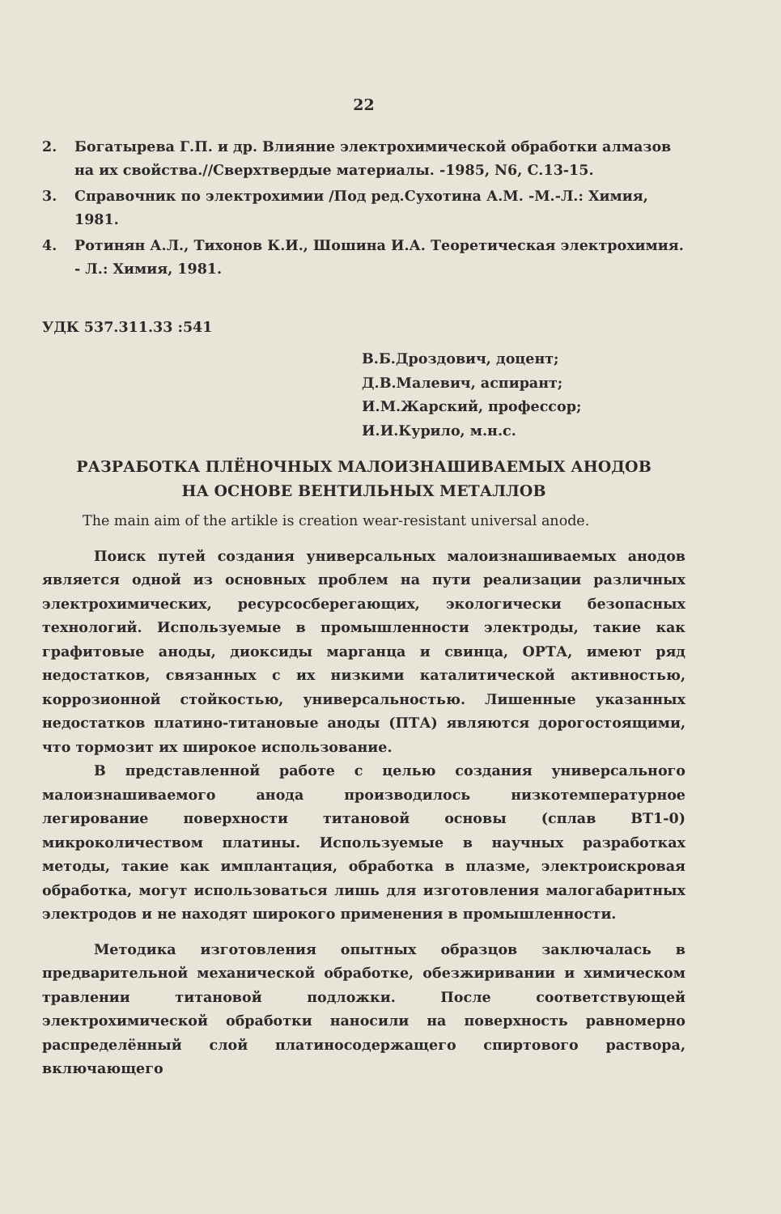22
2. Богатырева Г.П. и др. Влияние электрохимической обработки алмазов на их свойства.//Сверхтвердые материалы. -1985, N6, С.13-15.
3. Справочник по электрохимии /Под ред.Сухотина А.М. -М.-Л.: Химия, 1981.
4. Ротинян А.Л., Тихонов К.И., Шошина И.А. Теоретическая электрохимия. - Л.: Химия, 1981.
УДК 537.311.33 :541
В.Б.Дроздович, доцент;
Д.В.Малевич, аспирант;
И.М.Жарский, профессор;
И.И.Курило, м.н.с.
РАЗРАБОТКА ПЛЁНОЧНЫХ МАЛОИЗНАШИВАЕМЫХ АНОДОВ
НА ОСНОВЕ ВЕНТИЛЬНЫХ МЕТАЛЛОВ
The main aim of the artikle is creation wear-resistant universal anode.
Поиск путей создания универсальных малоизнашиваемых анодов является одной из основных проблем на пути реализации различных электрохимических, ресурсосберегающих, экологически безопасных технологий. Используемые в промышленности электроды, такие как графитовые аноды, диоксиды марганца и свинца, ОРТА, имеют ряд недостатков, связанных с их низкими каталитической активностью, коррозионной стойкостью, универсальностью. Лишенные указанных недостатков платино-титановые аноды (ПТА) являются дорогостоящими, что тормозит их широкое использование.
В представленной работе с целью создания универсального малоизнашиваемого анода производилось низкотемпературное легирование поверхности титановой основы (сплав ВТ1-0) микроколичеством платины. Используемые в научных разработках методы, такие как имплантация, обработка в плазме, электроискровая обработка, могут использоваться лишь для изготовления малогабаритных электродов и не находят широкого применения в промышленности.
Методика изготовления опытных образцов заключалась в предварительной механической обработке, обезжиривании и химическом травлении титановой подложки. После соответствующей электрохимической обработки наносили на поверхность равномерно распределённый слой платиносодержащего спиртового раствора, включающего